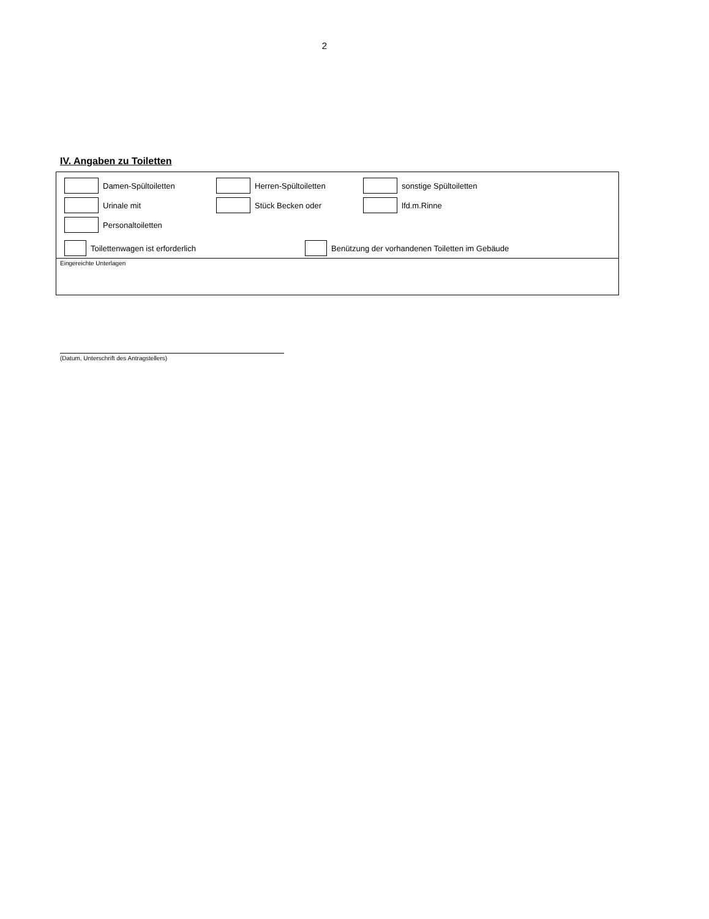2
IV. Angaben zu Toiletten
Damen-Spültoiletten Herren-Spültoiletten sonstige Spültoiletten
Urinale mit Stück Becken oder lfd.m.Rinne
Personaltoiletten
Toilettenwagen ist erforderlich
Benützung der vorhandenen Toiletten im Gebäude
Eingereichte Unterlagen
(Datum, Unterschrift des Antragstellers)